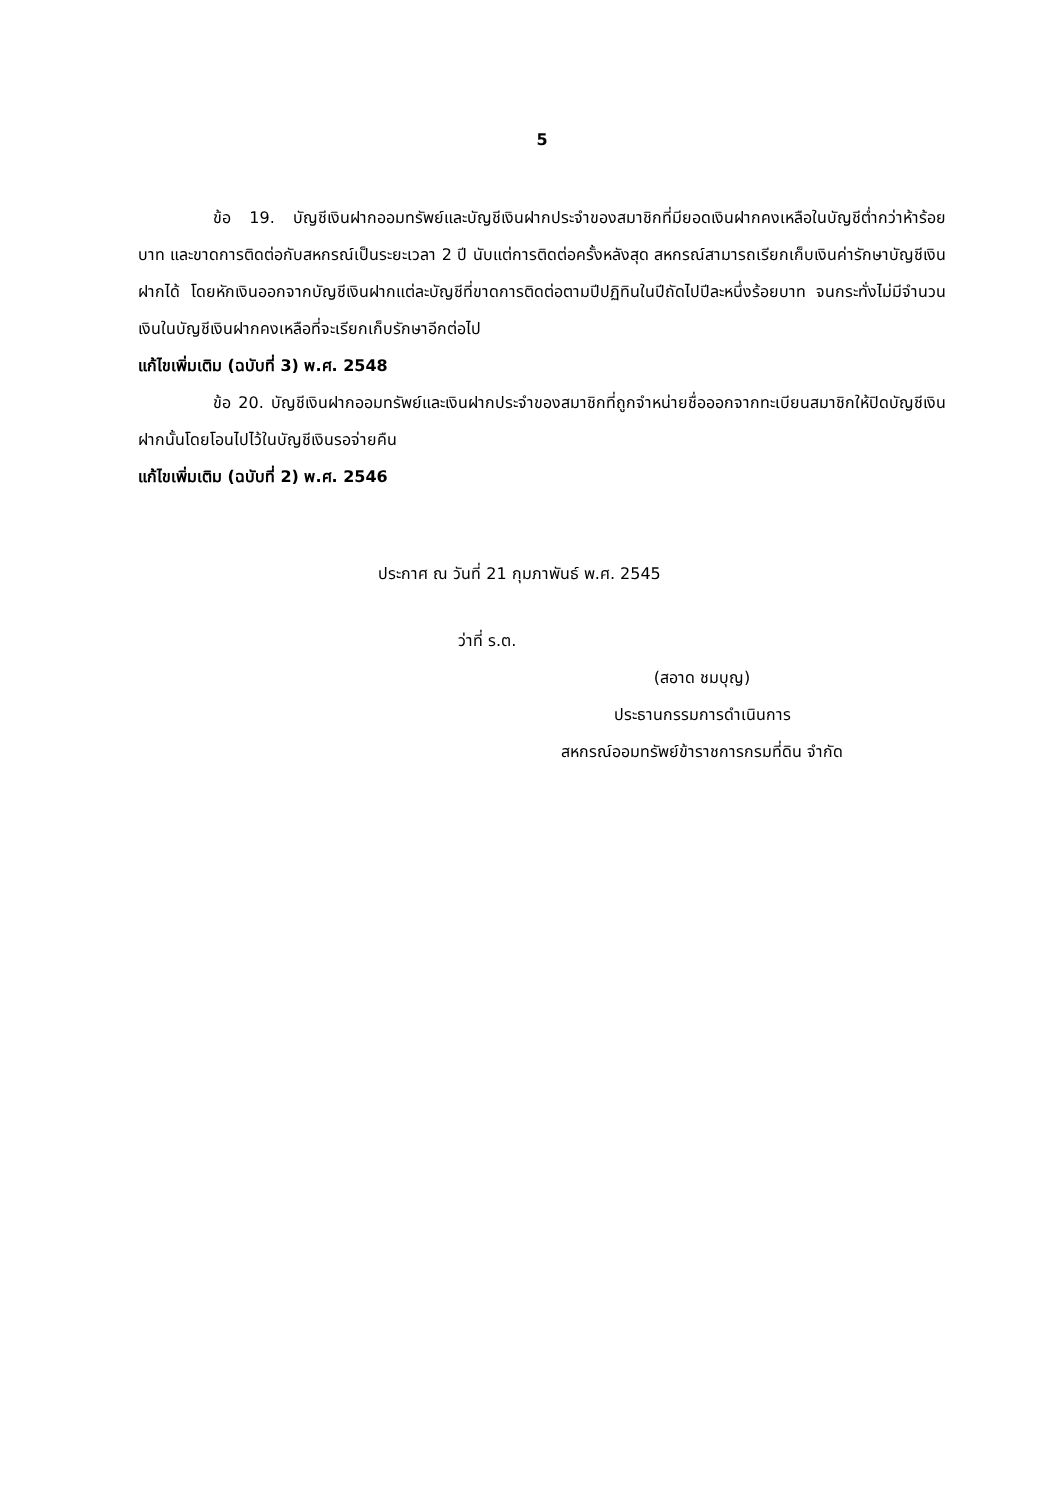5
ข้อ 19. บัญชีเงินฝากออมทรัพย์และบัญชีเงินฝากประจำของสมาชิกที่มียอดเงินฝากคงเหลือในบัญชีต่ำกว่าห้าร้อยบาท และขาดการติดต่อกับสหกรณ์เป็นระยะเวลา 2 ปี นับแต่การติดต่อครั้งหลังสุด สหกรณ์สามารถเรียกเก็บเงินค่ารักษาบัญชีเงินฝากได้ โดยหักเงินออกจากบัญชีเงินฝากแต่ละบัญชีที่ขาดการติดต่อตามปีปฏิทินในปีถัดไปปีละหนึ่งร้อยบาท จนกระทั่งไม่มีจำนวนเงินในบัญชีเงินฝากคงเหลือที่จะเรียกเก็บรักษาอีกต่อไป
แก้ไขเพิ่มเติม (ฉบับที่ 3) พ.ศ. 2548
ข้อ 20. บัญชีเงินฝากออมทรัพย์และเงินฝากประจำของสมาชิกที่ถูกจำหน่ายชื่อออกจากทะเบียนสมาชิกให้ปิดบัญชีเงินฝากนั้นโดยโอนไปไว้ในบัญชีเงินรอจ่ายคืน
แก้ไขเพิ่มเติม (ฉบับที่ 2) พ.ศ. 2546
ประกาศ ณ วันที่ 21 กุมภาพันธ์ พ.ศ. 2545
ว่าที่ ร.ต.
(สอาด ชมบุญ)
ประธานกรรมการดำเนินการ
สหกรณ์ออมทรัพย์ข้าราชการกรมที่ดิน จำกัด